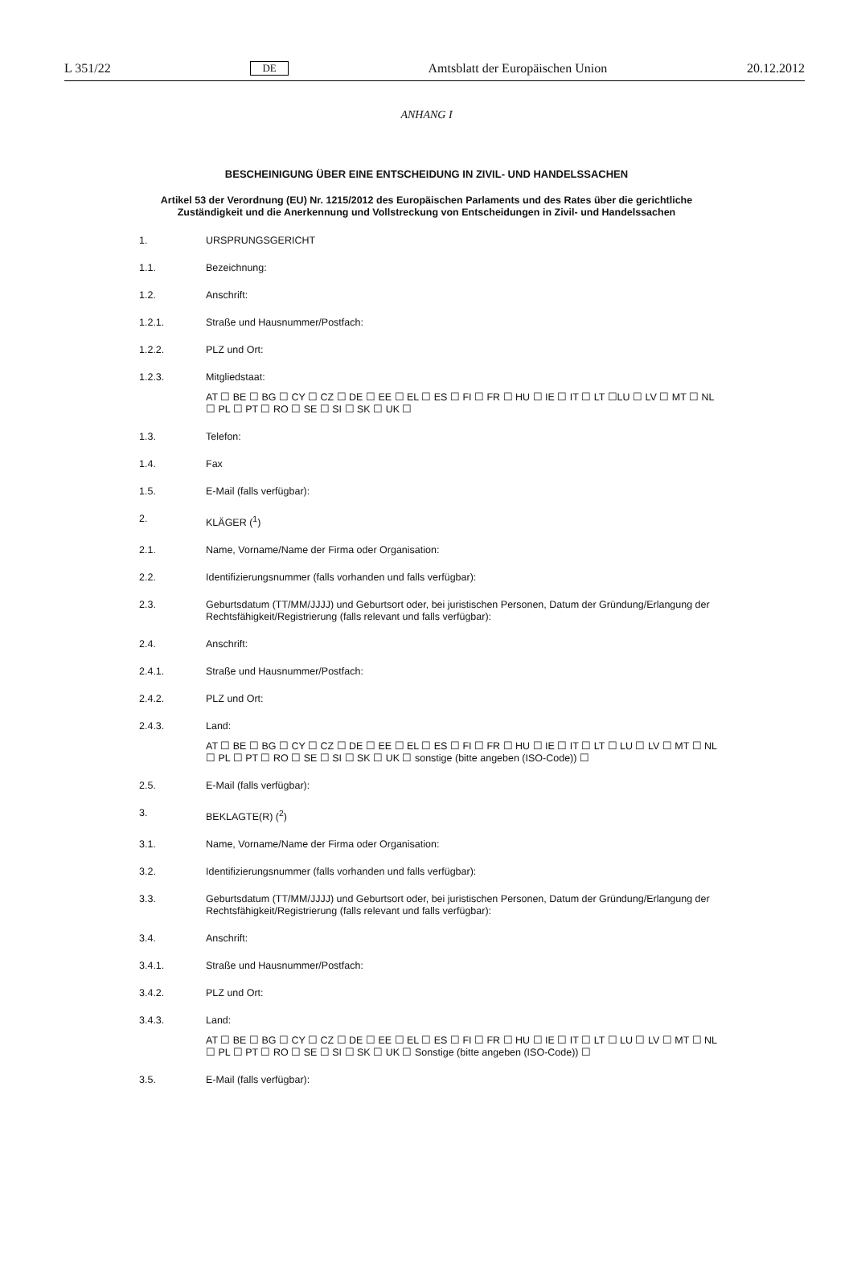L 351/22 DE Amtsblatt der Europäischen Union 20.12.2012
ANHANG I
BESCHEINIGUNG ÜBER EINE ENTSCHEIDUNG IN ZIVIL- UND HANDELSSACHEN
Artikel 53 der Verordnung (EU) Nr. 1215/2012 des Europäischen Parlaments und des Rates über die gerichtliche Zuständigkeit und die Anerkennung und Vollstreckung von Entscheidungen in Zivil- und Handelssachen
1. URSPRUNGSGERICHT
1.1. Bezeichnung:
1.2. Anschrift:
1.2.1. Straße und Hausnummer/Postfach:
1.2.2. PLZ und Ort:
1.2.3. Mitgliedstaat:
AT ☐ BE ☐ BG ☐ CY ☐ CZ ☐ DE ☐ EE ☐ EL ☐ ES ☐ FI ☐ FR ☐ HU ☐ IE ☐ IT ☐ LT ☐LU ☐ LV ☐ MT ☐ NL ☐ PL ☐ PT ☐ RO ☐ SE ☐ SI ☐ SK ☐ UK ☐
1.3. Telefon:
1.4. Fax
1.5. E-Mail (falls verfügbar):
2. KLÄGER (<sup>1</sup>)
2.1. Name, Vorname/Name der Firma oder Organisation:
2.2. Identifizierungsnummer (falls vorhanden und falls verfügbar):
2.3. Geburtsdatum (TT/MM/JJJJ) und Geburtsort oder, bei juristischen Personen, Datum der Gründung/Erlangung der Rechtsfähigkeit/Registrierung (falls relevant und falls verfügbar):
2.4. Anschrift:
2.4.1. Straße und Hausnummer/Postfach:
2.4.2. PLZ und Ort:
2.4.3. Land:
AT ☐ BE ☐ BG ☐ CY ☐ CZ ☐ DE ☐ EE ☐ EL ☐ ES ☐ FI ☐ FR ☐ HU ☐ IE ☐ IT ☐ LT ☐ LU ☐ LV ☐ MT ☐ NL ☐ PL ☐ PT ☐ RO ☐ SE ☐ SI ☐ SK ☐ UK ☐ sonstige (bitte angeben (ISO-Code)) ☐
2.5. E-Mail (falls verfügbar):
3. BEKLAGTE(R) (<sup>2</sup>)
3.1. Name, Vorname/Name der Firma oder Organisation:
3.2. Identifizierungsnummer (falls vorhanden und falls verfügbar):
3.3. Geburtsdatum (TT/MM/JJJJ) und Geburtsort oder, bei juristischen Personen, Datum der Gründung/Erlangung der Rechtsfähigkeit/Registrierung (falls relevant und falls verfügbar):
3.4. Anschrift:
3.4.1. Straße und Hausnummer/Postfach:
3.4.2. PLZ und Ort:
3.4.3. Land:
AT ☐ BE ☐ BG ☐ CY ☐ CZ ☐ DE ☐ EE ☐ EL ☐ ES ☐ FI ☐ FR ☐ HU ☐ IE ☐ IT ☐ LT ☐ LU ☐ LV ☐ MT ☐ NL ☐ PL ☐ PT ☐ RO ☐ SE ☐ SI ☐ SK ☐ UK ☐ Sonstige (bitte angeben (ISO-Code)) ☐
3.5. E-Mail (falls verfügbar):